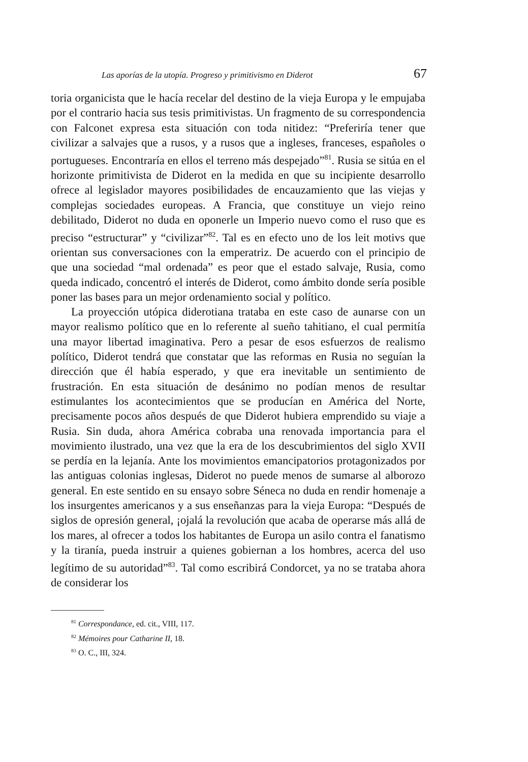Las aporías de la utopía. Progreso y primitivismo en Diderot 67
toria organicista que le hacía recelar del destino de la vieja Europa y le empujaba por el contrario hacia sus tesis primitivistas. Un fragmento de su correspondencia con Falconet expresa esta situación con toda nitidez: “Preferiría tener que civilizar a salvajes que a rusos, y a rusos que a ingleses, franceses, españoles o portugueses. Encontraría en ellos el terreno más despejado”<sup>81</sup>. Rusia se sitúa en el horizonte primitivista de Diderot en la medida en que su incipiente desarrollo ofrece al legislador mayores posibilidades de encauzamiento que las viejas y complejas sociedades europeas. A Francia, que constituye un viejo reino debilitado, Diderot no duda en oponerle un Imperio nuevo como el ruso que es preciso “estructurar” y “civilizar”<sup>82</sup>. Tal es en efecto uno de los leit motivs que orientan sus conversaciones con la emperatriz. De acuerdo con el principio de que una sociedad “mal ordenada” es peor que el estado salvaje, Rusia, como queda indicado, concentró el interés de Diderot, como ámbito donde sería posible poner las bases para un mejor ordenamiento social y político.
La proyección utópica diderotiana trataba en este caso de aunarse con un mayor realismo político que en lo referente al sueño tahitiano, el cual permitía una mayor libertad imaginativa. Pero a pesar de esos esfuerzos de realismo político, Diderot tendrá que constatar que las reformas en Rusia no seguían la dirección que él había esperado, y que era inevitable un sentimiento de frustración. En esta situación de desánimo no podían menos de resultar estimulantes los acontecimientos que se producían en América del Norte, precisamente pocos años después de que Diderot hubiera emprendido su viaje a Rusia. Sin duda, ahora América cobraba una renovada importancia para el movimiento ilustrado, una vez que la era de los descubrimientos del siglo XVII se perdía en la lejanía. Ante los movimientos emancipatorios protagonizados por las antiguas colonias inglesas, Diderot no puede menos de sumarse al alborozo general. En este sentido en su ensayo sobre Séneca no duda en rendir homenaje a los insurgentes americanos y a sus enseñanzas para la vieja Europa: “Después de siglos de opresión general, ¡ojalá la revolución que acaba de operarse más allá de los mares, al ofrecer a todos los habitantes de Europa un asilo contra el fanatismo y la tiranía, pueda instruir a quienes gobiernan a los hombres, acerca del uso legítimo de su autoridad”<sup>83</sup>. Tal como escribirá Condorcet, ya no se trataba ahora de considerar los
<sup>81</sup> Correspondance, ed. cit., VIII, 117.
<sup>82</sup> Mémoires pour Catharine II, 18.
<sup>83</sup> O. C., III, 324.